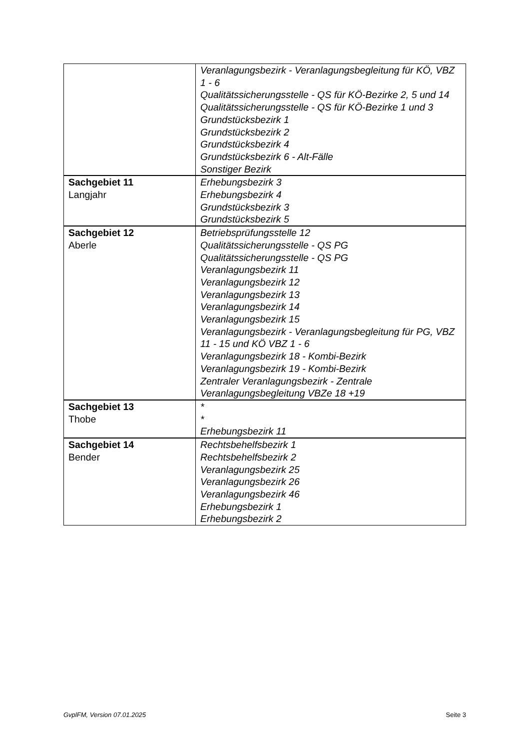| | Veranlagungsbezirk - Veranlagungsbegleitung für KÖ, VBZ 1 - 6 Qualitätssicherungsstelle - QS für KÖ-Bezirke 2, 5 und 14 Qualitätssicherungsstelle - QS für KÖ-Bezirke 1 und 3 Grundstücksbezirk 1 Grundstücksbezirk 2 Grundstücksbezirk 4 Grundstücksbezirk 6 - Alt-Fälle Sonstiger Bezirk |
| Sachgebiet 11 Langjahr | Erhebungsbezirk 3 Erhebungsbezirk 4 Grundstücksbezirk 3 Grundstücksbezirk 5 |
| Sachgebiet 12 Aberle | Betriebsprüfungsstelle 12 Qualitätssicherungsstelle - QS PG Qualitätssicherungsstelle - QS PG Veranlagungsbezirk 11 Veranlagungsbezirk 12 Veranlagungsbezirk 13 Veranlagungsbezirk 14 Veranlagungsbezirk 15 Veranlagungsbezirk - Veranlagungsbegleitung für PG, VBZ 11 - 15 und KÖ VBZ 1 - 6 Veranlagungsbezirk 18 - Kombi-Bezirk Veranlagungsbezirk 19 - Kombi-Bezirk Zentraler Veranlagungsbezirk - Zentrale Veranlagungsbegleitung VBZe 18 +19 |
| Sachgebiet 13 Thobe | * * Erhebungsbezirk 11 |
| Sachgebiet 14 Bender | Rechtsbehelfsbezirk 1 Rechtsbehelfsbezirk 2 Veranlagungsbezirk 25 Veranlagungsbezirk 26 Veranlagungsbezirk 46 Erhebungsbezirk 1 Erhebungsbezirk 2 |
GvplFM, Version 07.01.2025 Seite 3